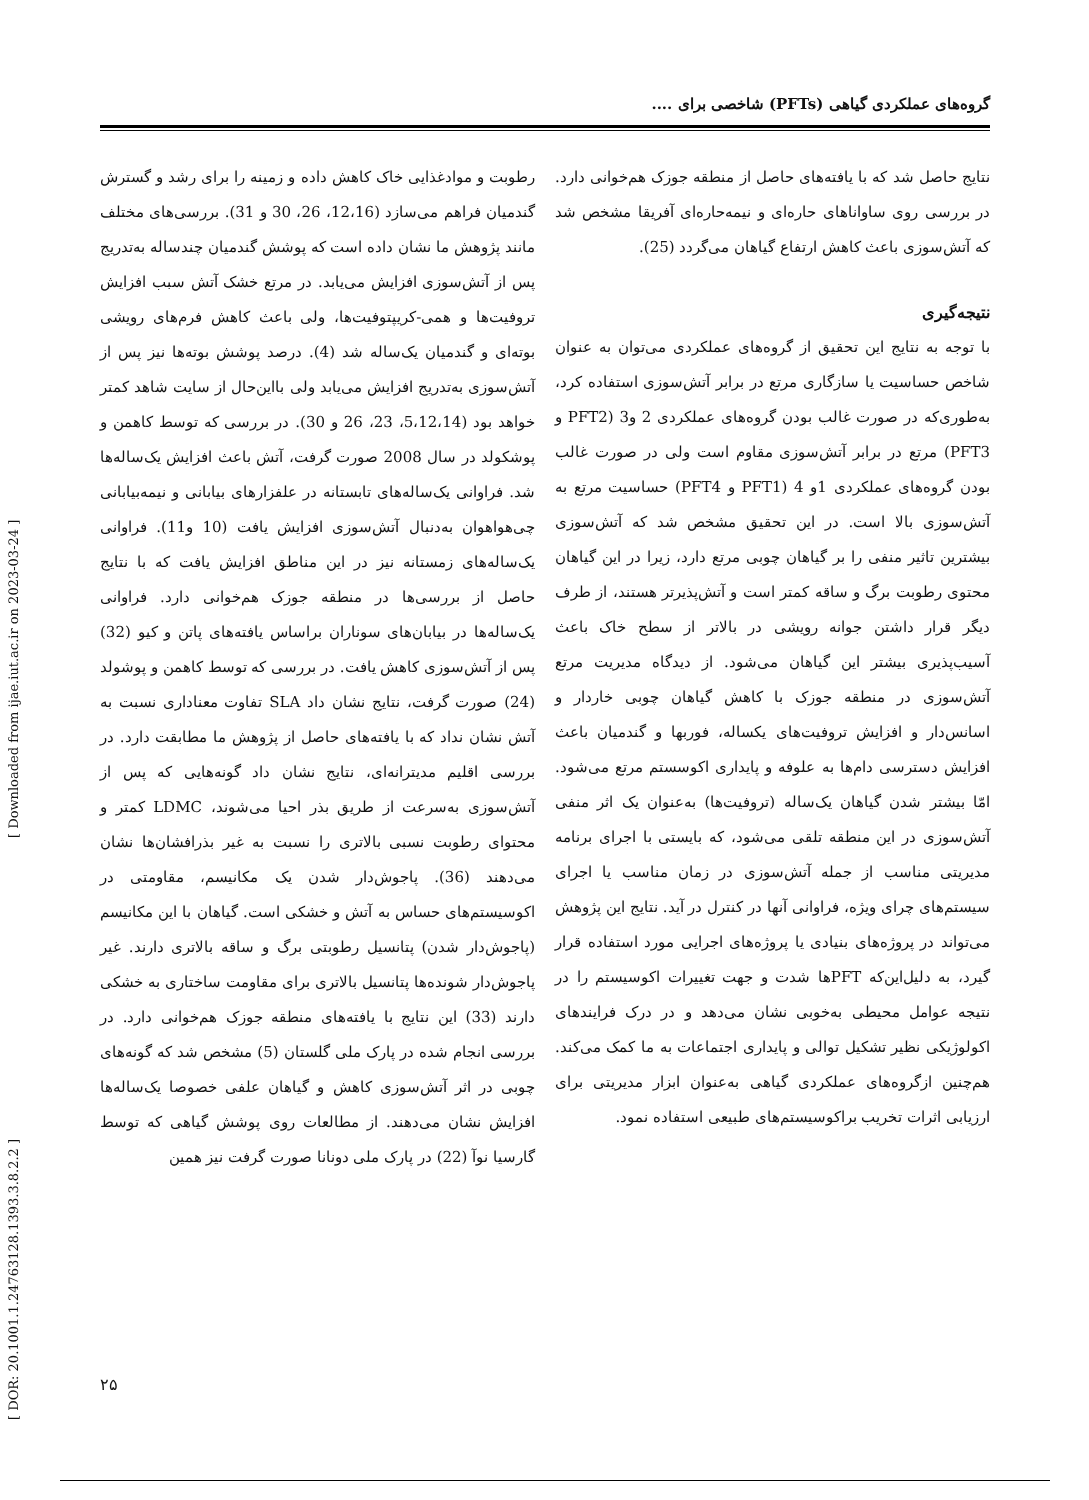[ DOR: 20.1001.1.24763128.1393.3.8.2.2 ] [ Downloaded from ijae.iut.ac.ir on 2023-03-24 ]
گروه‌های عملکردی گیاهی (PFTs) شاخصی برای ....
رطوبت و موادغذایی خاک کاهش داده و زمینه را برای رشد و گسترش گندمیان فراهم می‌سازد (12،16، 26، 30 و 31). بررسی‌های مختلف مانند پژوهش ما نشان داده است که پوشش گندمیان چندساله به‌تدریج پس از آتش‌سوزی افزایش می‌یابد. در مرتع خشک آتش سبب افزایش تروفیت‌ها و همی-کریپتوفیت‌ها، ولی باعث کاهش فرم‌های رویشی بوته‌ای و گندمیان یک‌ساله شد (4). درصد پوشش بوته‌ها نیز پس از آتش‌سوزی به‌تدریج افزایش می‌یابد ولی بااین‌حال از سایت شاهد کمتر خواهد بود (5،12،14، 23، 26 و 30). در بررسی که توسط کاهمن و پوشکولد در سال 2008 صورت گرفت، آتش باعث افزایش یک‌ساله‌ها شد. فراوانی یک‌ساله‌های تابستانه در علفزارهای بیابانی و نیمه‌بیابانی چی‌هواهوان به‌دنبال آتش‌سوزی افزایش یافت (10 و11). فراوانی یک‌ساله‌های زمستانه نیز در این مناطق افزایش یافت که با نتایج حاصل از بررسی‌ها در منطقه جوزک هم‌خوانی دارد. فراوانی یک‌ساله‌ها در بیابان‌های سوناران براساس یافته‌های پاتن و کیو (32) پس از آتش‌سوزی کاهش یافت. در بررسی که توسط کاهمن و پوشولد (24) صورت گرفت، نتایج نشان داد SLA تفاوت معناداری نسبت به آتش نشان نداد که با یافته‌های حاصل از پژوهش ما مطابقت دارد. در بررسی اقلیم مدیترانه‌ای، نتایج نشان داد گونه‌هایی که پس از آتش‌سوزی به‌سرعت از طریق بذر احیا می‌شوند، LDMC کمتر و محتوای رطوبت نسبی بالاتری را نسبت به غیر بذرافشان‌ها نشان می‌دهند (36). پاجوش‌دار شدن یک مکانیسم، مقاومتی در اکوسیستم‌های حساس به آتش و خشکی است. گیاهان با این مکانیسم (پاجوش‌دار شدن) پتانسیل رطوبتی برگ و ساقه بالاتری دارند. غیر پاجوش‌دار شونده‌ها پتانسیل بالاتری برای مقاومت ساختاری به خشکی دارند (33) این نتایج با یافته‌های منطقه جوزک هم‌خوانی دارد. در بررسی انجام شده در پارک ملی گلستان (5) مشخص شد که گونه‌های چوبی در اثر آتش‌سوزی کاهش و گیاهان علفی خصوصا یک‌ساله‌ها افزایش نشان می‌دهند. از مطالعات روی پوشش گیاهی که توسط گارسیا نوآ (22) در پارک ملی دونانا صورت گرفت نیز همین
نتایج حاصل شد که با یافته‌های حاصل از منطقه جوزک هم‌خوانی دارد. در بررسی روی ساواناهای حاره‌ای و نیمه‌حاره‌ای آفریقا مشخص شد که آتش‌سوزی باعث کاهش ارتفاع گیاهان می‌گردد (25).
نتیجه‌گیری
با توجه به نتایج این تحقیق از گروه‌های عملکردی می‌توان به عنوان شاخص حساسیت یا سازگاری مرتع در برابر آتش‌سوزی استفاده کرد، به‌طوری‌که در صورت غالب بودن گروه‌های عملکردی 2 و3 (PFT2 و PFT3) مرتع در برابر آتش‌سوزی مقاوم است ولی در صورت غالب بودن گروه‌های عملکردی 1و 4 (PFT1 و PFT4) حساسیت مرتع به آتش‌سوزی بالا است. در این تحقیق مشخص شد که آتش‌سوزی بیشترین تاثیر منفی را بر گیاهان چوبی مرتع دارد، زیرا در این گیاهان محتوی رطوبت برگ و ساقه کمتر است و آتش‌پذیرتر هستند، از طرف دیگر قرار داشتن جوانه رویشی در بالاتر از سطح خاک باعث آسیب‌پذیری بیشتر این گیاهان می‌شود. از دیدگاه مدیریت مرتع آتش‌سوزی در منطقه جوزک با کاهش گیاهان چوبی خاردار و اسانس‌دار و افزایش تروفیت‌های یکساله، فوربها و گندمیان باعث افزایش دسترسی دام‌ها به علوفه و پایداری اکوسستم مرتع می‌شود. امّا بیشتر شدن گیاهان یک‌ساله (تروفیت‌ها) به‌عنوان یک اثر منفی آتش‌سوزی در این منطقه تلقی می‌شود، که بایستی با اجرای برنامه مدیریتی مناسب از جمله آتش‌سوزی در زمان مناسب یا اجرای سیستم‌های چرای ویژه، فراوانی آنها در کنترل در آید. نتایج این پژوهش می‌تواند در پروژه‌های بنیادی یا پروژه‌های اجرایی مورد استفاده قرار گیرد، به دلیل‌این‌که PFTها شدت و جهت تغییرات اکوسیستم را در نتیجه عوامل محیطی به‌خوبی نشان می‌دهد و در درک فرایندهای اکولوژیکی نظیر تشکیل توالی و پایداری اجتماعات به ما کمک می‌کند. هم‌چنین ازگروه‌های عملکردی گیاهی به‌عنوان ابزار مدیریتی برای ارزیابی اثرات تخریب براکوسیستم‌های طبیعی استفاده نمود.
۲۵